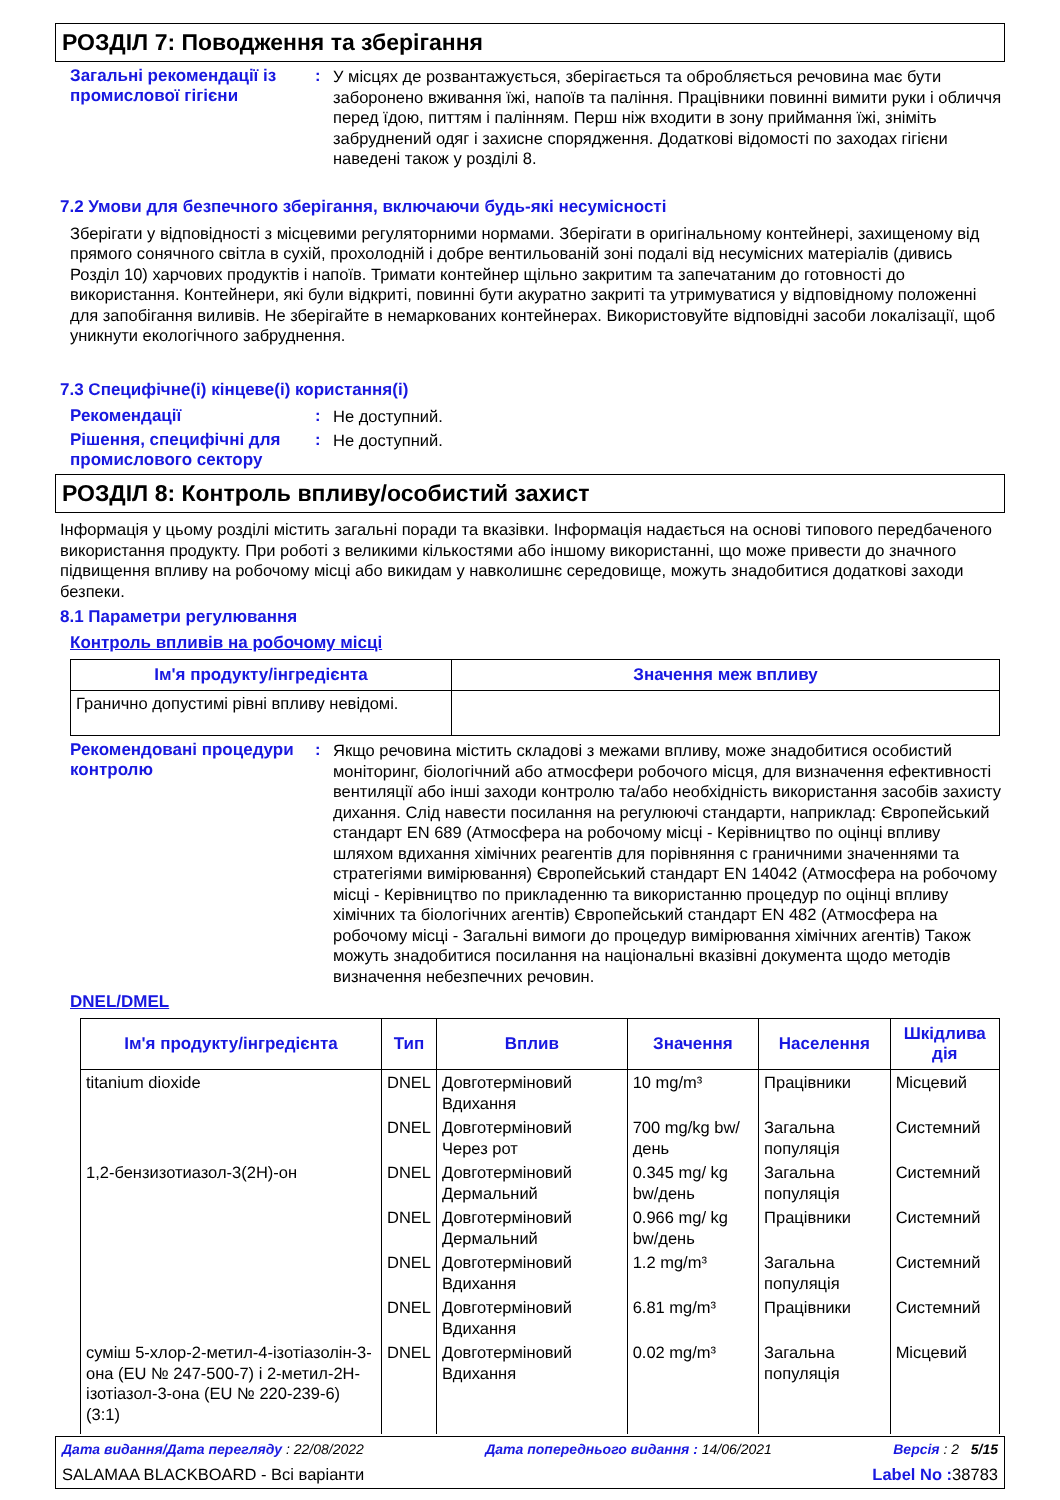РОЗДІЛ 7: Поводження та зберігання
Загальні рекомендації із промислової гігієни
:
У місцях де розвантажується, зберігається та обробляється речовина має бути заборонено вживання їжі, напоїв та паління. Працівники повинні вимити руки і обличчя перед їдою, питтям і палінням. Перш ніж входити в зону приймання їжі, зніміть забруднений одяг і захисне спорядження. Додаткові відомості по заходах гігієни наведені також у розділі 8.
7.2 Умови для безпечного зберігання, включаючи будь-які несумісності
Зберігати у відповідності з місцевими регуляторними нормами. Зберігати в оригінальному контейнері, захищеному від прямого сонячного світла в сухій, прохолодній і добре вентильованій зоні подалі від несумісних матеріалів (дивись Розділ 10) харчових продуктів і напоїв. Тримати контейнер щільно закритим та запечатаним до готовності до використання. Контейнери, які були відкриті, повинні бути акуратно закриті та утримуватися у відповідному положенні для запобігання виливів. Не зберігайте в немаркованих контейнерах. Використовуйте відповідні засоби локалізації, щоб уникнути екологічного забруднення.
7.3 Специфічне(і) кінцеве(і) користання(і)
Рекомендації :
Не доступний.
Рішення, специфічні для промислового сектору
:
Не доступний.
РОЗДІЛ 8: Контроль впливу/особистий захист
Інформація у цьому розділі містить загальні поради та вказівки. Інформація надається на основі типового передбаченого використання продукту. При роботі з великими кількостями або іншому використанні, що може привести до значного підвищення впливу на робочому місці або викидам у навколишнє середовище, можуть знадобитися додаткові заходи безпеки.
8.1 Параметри регулювання
Контроль впливів на робочому місці
| Ім'я продукту/інгредієнта | Значення меж впливу |
| --- | --- |
| Гранично допустимі рівні впливу невідомі. | |
Рекомендовані процедури контролю
:
Якщо речовина містить складові з межами впливу, може знадобитися особистий моніторинг, біологічний або атмосфери робочого місця, для визначення ефективності вентиляції або інші заходи контролю та/або необхідність використання засобів захисту дихання. Слід навести посилання на регулюючі стандарти, наприклад: Європейський стандарт EN 689 (Атмосфера на робочому місці - Керівництво по оцінці впливу шляхом вдихання хімічних реагентів для порівняння с граничними значеннями та стратегіями вимірювання) Європейський стандарт EN 14042 (Атмосфера на робочому місці - Керівництво по прикладенню та використанню процедур по оцінці впливу хімічних та біологічних агентів) Європейський стандарт EN 482 (Атмосфера на робочому місці - Загальні вимоги до процедур вимірювання хімічних агентів) Також можуть знадобитися посилання на національні вказівні документа щодо методів визначення небезпечних речовин.
DNEL/DMEL
| Ім'я продукту/інгредієнта | Тип | Вплив | Значення | Населення | Шкідлива дія |
| --- | --- | --- | --- | --- | --- |
| titanium dioxide | DNEL | Довготерміновий Вдихання | 10 mg/m³ | Працівники | Місцевий |
| | DNEL | Довготерміновий Через рот | 700 mg/kg bw/день | Загальна популяція | Системний |
| 1,2-бензизотиазол-3(2H)-он | DNEL | Довготерміновий Дермальний | 0.345 mg/ kg bw/день | Загальна популяція | Системний |
| | DNEL | Довготерміновий Дермальний | 0.966 mg/ kg bw/день | Працівники | Системний |
| | DNEL | Довготерміновий Вдихання | 1.2 mg/m³ | Загальна популяція | Системний |
| | DNEL | Довготерміновий Вдихання | 6.81 mg/m³ | Працівники | Системний |
| суміш 5-хлор-2-метил-4-ізотіазолін-3-она (EU № 247-500-7) і 2-метил-2Н-ізотіазол-3-она (EU № 220-239-6) (3:1) | DNEL | Довготерміновий Вдихання | 0.02 mg/m³ | Загальна популяція | Місцевий |
Дата видання/Дата перегляду : 22/08/2022 Дата попереднього видання : 14/06/2021 Версія : 2 5/15
SALAMAA BLACKBOARD - Всі варіанти Label No : 38783